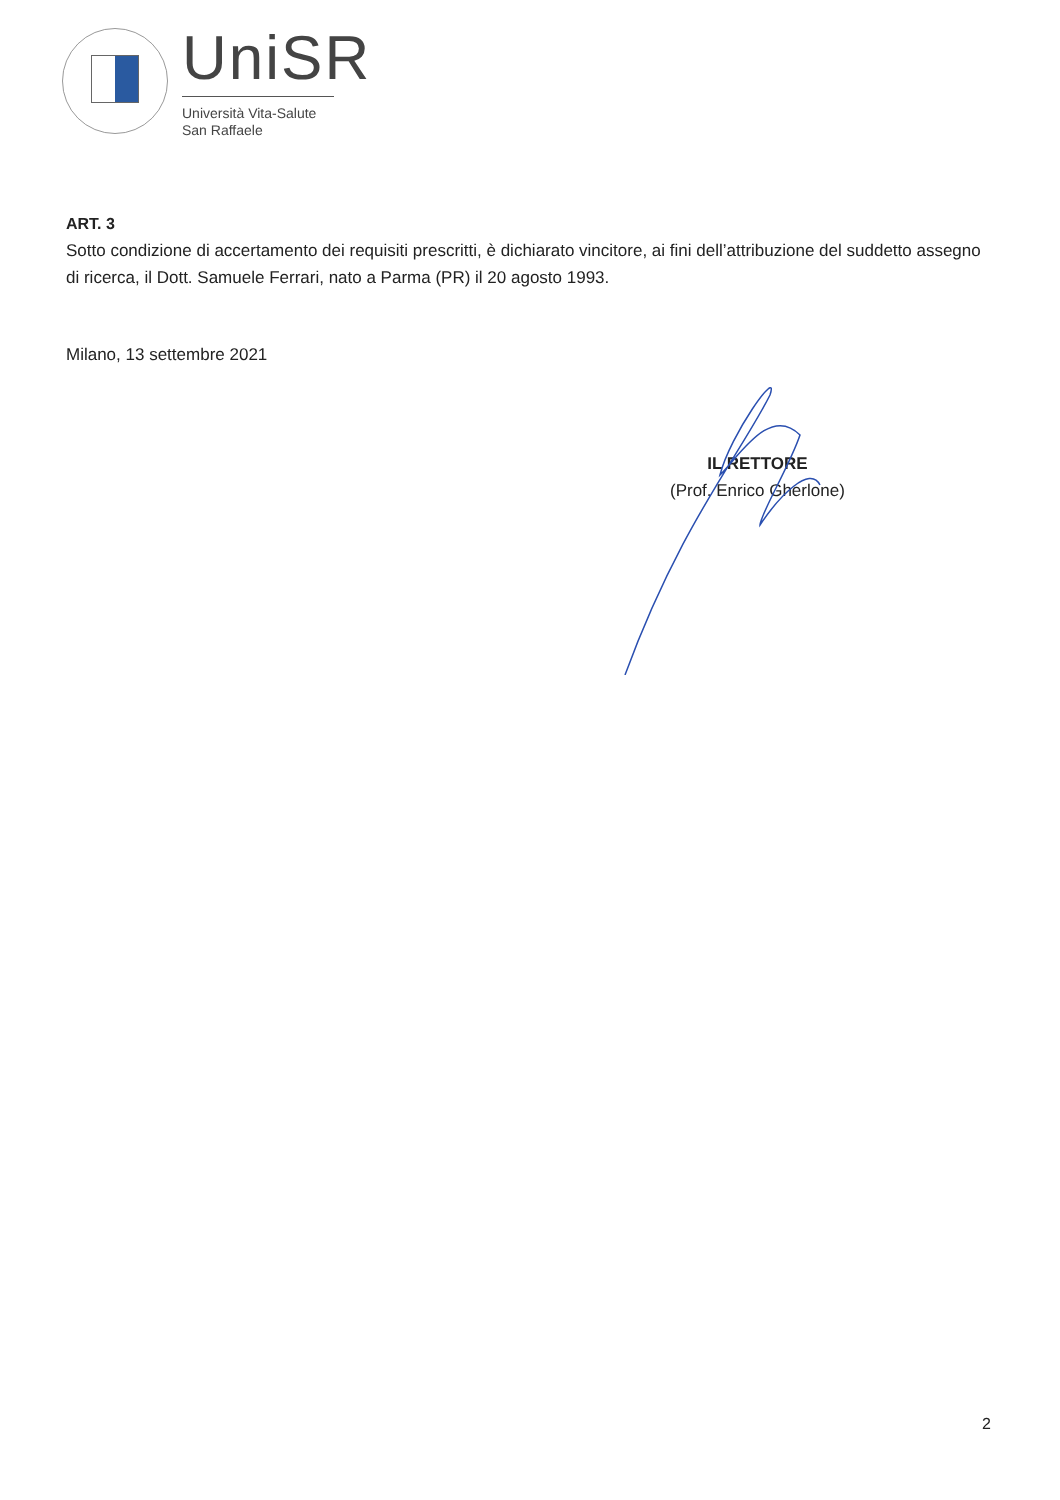UniSR
Università Vita-Salute
San Raffaele
ART. 3
Sotto condizione di accertamento dei requisiti prescritti, è dichiarato vincitore, ai fini dell’attribuzione del suddetto assegno di ricerca, il Dott. Samuele Ferrari, nato a Parma (PR) il 20 agosto 1993.
Milano, 13 settembre 2021
IL RETTORE
(Prof. Enrico Gherlone)
2